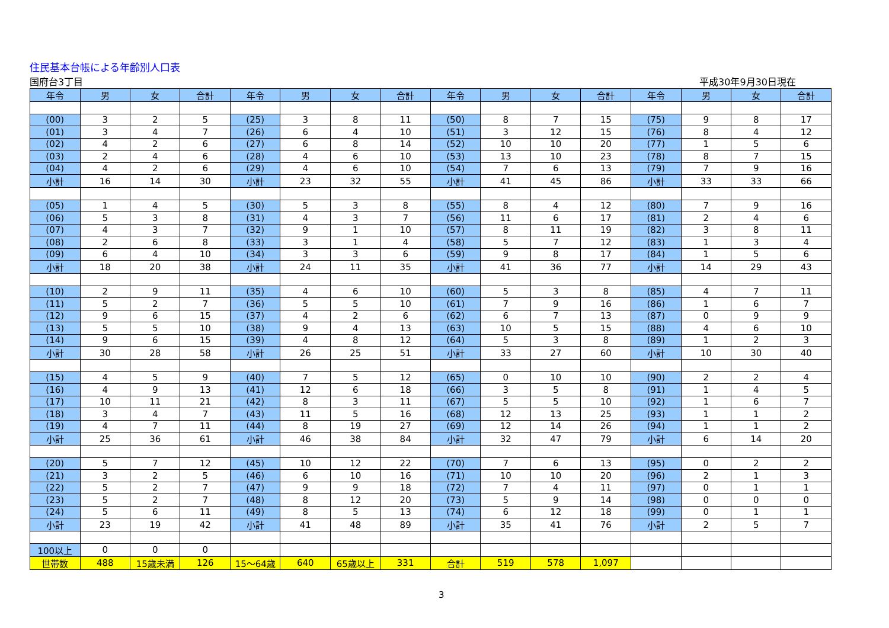住民基本台帳による年齢別人口表
国府台3丁目 平成30年9月30日現在
| 年令 | 男 | 女 | 合計 | 年令 | 男 | 女 | 合計 | 年令 | 男 | 女 | 合計 | 年令 | 男 | 女 | 合計 |
| --- | --- | --- | --- | --- | --- | --- | --- | --- | --- | --- | --- | --- | --- | --- | --- |
| (00) | 3 | 2 | 5 | (25) | 3 | 8 | 11 | (50) | 8 | 7 | 15 | (75) | 9 | 8 | 17 |
| (01) | 3 | 4 | 7 | (26) | 6 | 4 | 10 | (51) | 3 | 12 | 15 | (76) | 8 | 4 | 12 |
| (02) | 4 | 2 | 6 | (27) | 6 | 8 | 14 | (52) | 10 | 10 | 20 | (77) | 1 | 5 | 6 |
| (03) | 2 | 4 | 6 | (28) | 4 | 6 | 10 | (53) | 13 | 10 | 23 | (78) | 8 | 7 | 15 |
| (04) | 4 | 2 | 6 | (29) | 4 | 6 | 10 | (54) | 7 | 6 | 13 | (79) | 7 | 9 | 16 |
| 小計 | 16 | 14 | 30 | 小計 | 23 | 32 | 55 | 小計 | 41 | 45 | 86 | 小計 | 33 | 33 | 66 |
| (05) | 1 | 4 | 5 | (30) | 5 | 3 | 8 | (55) | 8 | 4 | 12 | (80) | 7 | 9 | 16 |
| (06) | 5 | 3 | 8 | (31) | 4 | 3 | 7 | (56) | 11 | 6 | 17 | (81) | 2 | 4 | 6 |
| (07) | 4 | 3 | 7 | (32) | 9 | 1 | 10 | (57) | 8 | 11 | 19 | (82) | 3 | 8 | 11 |
| (08) | 2 | 6 | 8 | (33) | 3 | 1 | 4 | (58) | 5 | 7 | 12 | (83) | 1 | 3 | 4 |
| (09) | 6 | 4 | 10 | (34) | 3 | 3 | 6 | (59) | 9 | 8 | 17 | (84) | 1 | 5 | 6 |
| 小計 | 18 | 20 | 38 | 小計 | 24 | 11 | 35 | 小計 | 41 | 36 | 77 | 小計 | 14 | 29 | 43 |
| (10) | 2 | 9 | 11 | (35) | 4 | 6 | 10 | (60) | 5 | 3 | 8 | (85) | 4 | 7 | 11 |
| (11) | 5 | 2 | 7 | (36) | 5 | 5 | 10 | (61) | 7 | 9 | 16 | (86) | 1 | 6 | 7 |
| (12) | 9 | 6 | 15 | (37) | 4 | 2 | 6 | (62) | 6 | 7 | 13 | (87) | 0 | 9 | 9 |
| (13) | 5 | 5 | 10 | (38) | 9 | 4 | 13 | (63) | 10 | 5 | 15 | (88) | 4 | 6 | 10 |
| (14) | 9 | 6 | 15 | (39) | 4 | 8 | 12 | (64) | 5 | 3 | 8 | (89) | 1 | 2 | 3 |
| 小計 | 30 | 28 | 58 | 小計 | 26 | 25 | 51 | 小計 | 33 | 27 | 60 | 小計 | 10 | 30 | 40 |
| (15) | 4 | 5 | 9 | (40) | 7 | 5 | 12 | (65) | 0 | 10 | 10 | (90) | 2 | 2 | 4 |
| (16) | 4 | 9 | 13 | (41) | 12 | 6 | 18 | (66) | 3 | 5 | 8 | (91) | 1 | 4 | 5 |
| (17) | 10 | 11 | 21 | (42) | 8 | 3 | 11 | (67) | 5 | 5 | 10 | (92) | 1 | 6 | 7 |
| (18) | 3 | 4 | 7 | (43) | 11 | 5 | 16 | (68) | 12 | 13 | 25 | (93) | 1 | 1 | 2 |
| (19) | 4 | 7 | 11 | (44) | 8 | 19 | 27 | (69) | 12 | 14 | 26 | (94) | 1 | 1 | 2 |
| 小計 | 25 | 36 | 61 | 小計 | 46 | 38 | 84 | 小計 | 32 | 47 | 79 | 小計 | 6 | 14 | 20 |
| (20) | 5 | 7 | 12 | (45) | 10 | 12 | 22 | (70) | 7 | 6 | 13 | (95) | 0 | 2 | 2 |
| (21) | 3 | 2 | 5 | (46) | 6 | 10 | 16 | (71) | 10 | 10 | 20 | (96) | 2 | 1 | 3 |
| (22) | 5 | 2 | 7 | (47) | 9 | 9 | 18 | (72) | 7 | 4 | 11 | (97) | 0 | 1 | 1 |
| (23) | 5 | 2 | 7 | (48) | 8 | 12 | 20 | (73) | 5 | 9 | 14 | (98) | 0 | 0 | 0 |
| (24) | 5 | 6 | 11 | (49) | 8 | 5 | 13 | (74) | 6 | 12 | 18 | (99) | 0 | 1 | 1 |
| 小計 | 23 | 19 | 42 | 小計 | 41 | 48 | 89 | 小計 | 35 | 41 | 76 | 小計 | 2 | 5 | 7 |
| 100以上 | 0 | 0 | 0 | | | | | | | | | | | | |
| 世帯数 | 488 | 15歳未満 | 126 | 15～64歳 | 640 | 65歳以上 | 331 | 合計 | 519 | 578 | 1,097 | | | | |
3